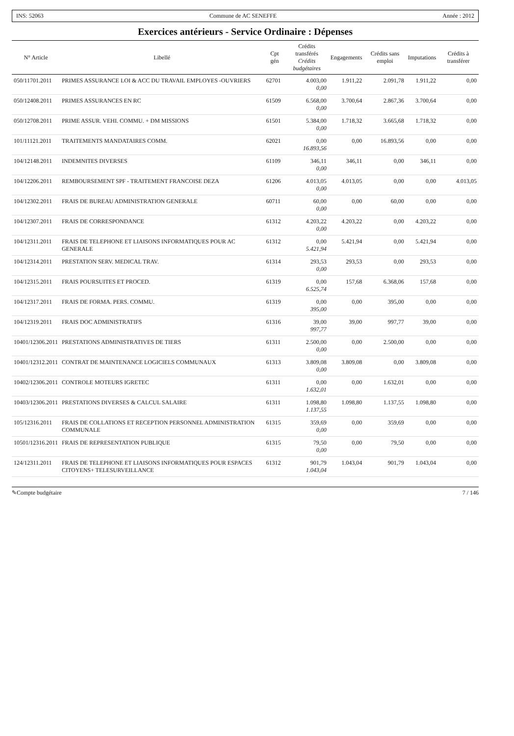INS: 52063 Commune de AC SENEFFE Année : 2012
Exercices antérieurs - Service Ordinaire : Dépenses
| N° Article | Libellé | Cpt gén | Crédits transférés Crédits budgétaires | Engagements | Crédits sans emploi | Imputations | Crédits à transférer |
| --- | --- | --- | --- | --- | --- | --- | --- |
| 050/11701.2011 | PRIMES ASSURANCE LOI & ACC DU TRAVAIL EMPLOYES -OUVRIERS | 62701 | 4.003,00 0,00 | 1.911,22 | 2.091,78 | 1.911,22 | 0,00 |
| 050/12408.2011 | PRIMES ASSURANCES EN RC | 61509 | 6.568,00 0,00 | 3.700,64 | 2.867,36 | 3.700,64 | 0,00 |
| 050/12708.2011 | PRIME ASSUR. VEHI. COMMU. + DM MISSIONS | 61501 | 5.384,00 0,00 | 1.718,32 | 3.665,68 | 1.718,32 | 0,00 |
| 101/11121.2011 | TRAITEMENTS MANDATAIRES COMM. | 62021 | 0,00 16.893,56 | 0,00 | 16.893,56 | 0,00 | 0,00 |
| 104/12148.2011 | INDEMNITES DIVERSES | 61109 | 346,11 0,00 | 346,11 | 0,00 | 346,11 | 0,00 |
| 104/12206.2011 | REMBOURSEMENT SPF - TRAITEMENT FRANCOISE DEZA | 61206 | 4.013,05 0,00 | 4.013,05 | 0,00 | 0,00 | 4.013,05 |
| 104/12302.2011 | FRAIS DE BUREAU ADMINISTRATION GENERALE | 60711 | 60,00 0,00 | 0,00 | 60,00 | 0,00 | 0,00 |
| 104/12307.2011 | FRAIS DE CORRESPONDANCE | 61312 | 4.203,22 0,00 | 4.203,22 | 0,00 | 4.203,22 | 0,00 |
| 104/12311.2011 | FRAIS DE TELEPHONE ET LIAISONS INFORMATIQUES POUR AC GENERALE | 61312 | 0,00 5.421,94 | 5.421,94 | 0,00 | 5.421,94 | 0,00 |
| 104/12314.2011 | PRESTATION SERV. MEDICAL TRAV. | 61314 | 293,53 0,00 | 293,53 | 0,00 | 293,53 | 0,00 |
| 104/12315.2011 | FRAIS POURSUITES ET PROCED. | 61319 | 0,00 6.525,74 | 157,68 | 6.368,06 | 157,68 | 0,00 |
| 104/12317.2011 | FRAIS DE FORMA. PERS. COMMU. | 61319 | 0,00 395,00 | 0,00 | 395,00 | 0,00 | 0,00 |
| 104/12319.2011 | FRAIS DOC ADMINISTRATIFS | 61316 | 39,00 997,77 | 39,00 | 997,77 | 39,00 | 0,00 |
| 10401/12306.2011 | PRESTATIONS ADMINISTRATIVES DE TIERS | 61311 | 2.500,00 0,00 | 0,00 | 2.500,00 | 0,00 | 0,00 |
| 10401/12312.2011 | CONTRAT DE MAINTENANCE LOGICIELS COMMUNAUX | 61313 | 3.809,08 0,00 | 3.809,08 | 0,00 | 3.809,08 | 0,00 |
| 10402/12306.2011 | CONTROLE MOTEURS IGRETEC | 61311 | 0,00 1.632,01 | 0,00 | 1.632,01 | 0,00 | 0,00 |
| 10403/12306.2011 | PRESTATIONS DIVERSES & CALCUL SALAIRE | 61311 | 1.098,80 1.137,55 | 1.098,80 | 1.137,55 | 1.098,80 | 0,00 |
| 105/12316.2011 | FRAIS DE COLLATIONS ET RECEPTION PERSONNEL ADMINISTRATION COMMUNALE | 61315 | 359,69 0,00 | 0,00 | 359,69 | 0,00 | 0,00 |
| 10501/12316.2011 | FRAIS DE REPRESENTATION PUBLIQUE | 61315 | 79,50 0,00 | 0,00 | 79,50 | 0,00 | 0,00 |
| 124/12311.2011 | FRAIS DE TELEPHONE ET LIAISONS INFORMATIQUES POUR ESPACES CITOYENS+ TELESURVEILLANCE | 61312 | 901,79 1.043,04 | 1.043,04 | 901,79 | 1.043,04 | 0,00 |
✎Compte budgétaire 7 / 146